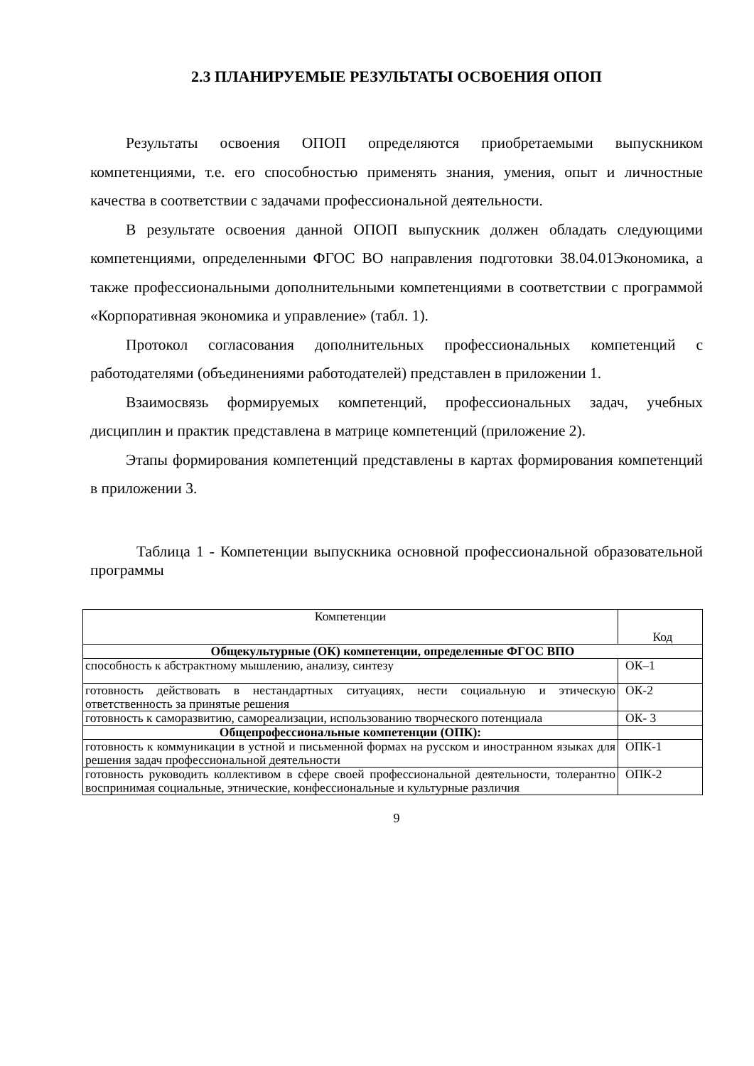2.3 ПЛАНИРУЕМЫЕ РЕЗУЛЬТАТЫ ОСВОЕНИЯ ОПОП
Результаты освоения ОПОП определяются приобретаемыми выпускником компетенциями, т.е. его способностью применять знания, умения, опыт и личностные качества в соответствии с задачами профессиональной деятельности.
В результате освоения данной ОПОП выпускник должен обладать следующими компетенциями, определенными ФГОС ВО направления подготовки 38.04.01Экономика, а также профессиональными дополнительными компетенциями в соответствии с программой «Корпоративная экономика и управление» (табл. 1).
Протокол согласования дополнительных профессиональных компетенций с работодателями (объединениями работодателей) представлен в приложении 1.
Взаимосвязь формируемых компетенций, профессиональных задач, учебных дисциплин и практик представлена в матрице компетенций (приложение 2).
Этапы формирования компетенций представлены в картах формирования компетенций в приложении 3.
Таблица 1 - Компетенции выпускника основной профессиональной образовательной программы
| Компетенции | Код |
| Общекультурные (ОК) компетенции, определенные ФГОС ВПО | |
| способность к абстрактному мышлению, анализу, синтезу | ОК–1 |
| готовность действовать в нестандартных ситуациях, нести социальную и этическую ответственность за принятые решения | ОК-2 |
| готовность к саморазвитию, самореализации, использованию творческого потенциала | ОК- 3 |
| Общепрофессиональные компетенции (ОПК): | |
| готовность к коммуникации в устной и письменной формах на русском и иностранном языках для решения задач профессиональной деятельности | ОПК-1 |
| готовность руководить коллективом в сфере своей профессиональной деятельности, толерантно воспринимая социальные, этнические, конфессиональные и культурные различия | ОПК-2 |
9